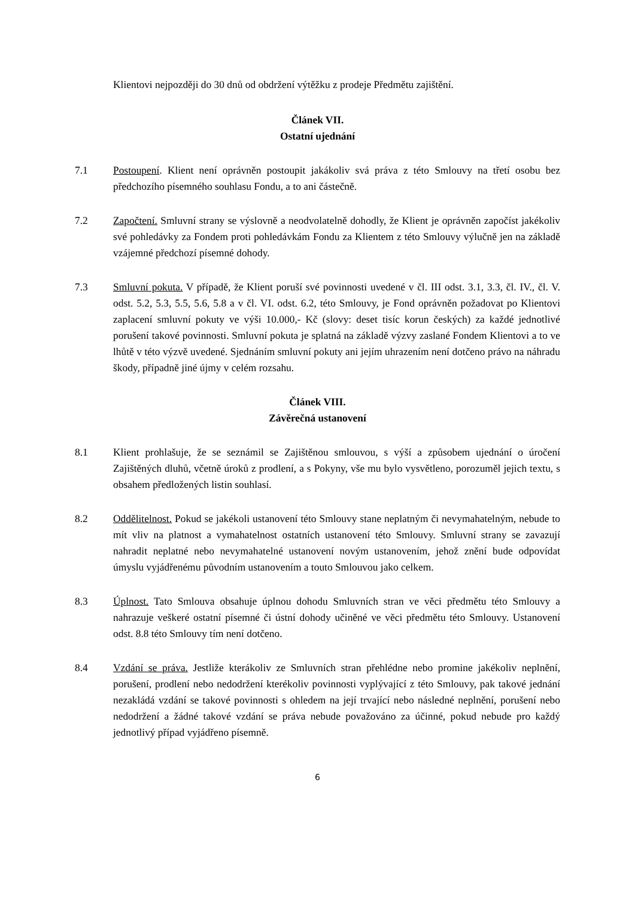Klientovi nejpozději do 30 dnů od obdržení výtěžku z prodeje Předmětu zajištění.
Článek VII.
Ostatní ujednání
7.1 Postoupení. Klient není oprávněn postoupit jakákoliv svá práva z této Smlouvy na třetí osobu bez předchozího písemného souhlasu Fondu, a to ani částečně.
7.2 Započtení. Smluvní strany se výslovně a neodvolatelně dohodly, že Klient je oprávněn započíst jakékoliv své pohledávky za Fondem proti pohledávkám Fondu za Klientem z této Smlouvy výlučně jen na základě vzájemné předchozí písemné dohody.
7.3 Smluvní pokuta. V případě, že Klient poruší své povinnosti uvedené v čl. III odst. 3.1, 3.3, čl. IV., čl. V. odst. 5.2, 5.3, 5.5, 5.6, 5.8 a v čl. VI. odst. 6.2, této Smlouvy, je Fond oprávněn požadovat po Klientovi zaplacení smluvní pokuty ve výši 10.000,- Kč (slovy: deset tisíc korun českých) za každé jednotlivé porušení takové povinnosti. Smluvní pokuta je splatná na základě výzvy zaslané Fondem Klientovi a to ve lhůtě v této výzvě uvedené. Sjednáním smluvní pokuty ani jejím uhrazením není dotčeno právo na náhradu škody, případně jiné újmy v celém rozsahu.
Článek VIII.
Závěrečná ustanovení
8.1 Klient prohlašuje, že se seznámil se Zajištěnou smlouvou, s výší a způsobem ujednání o úročení Zajištěných dluhů, včetně úroků z prodlení, a s Pokyny, vše mu bylo vysvětleno, porozuměl jejich textu, s obsahem předložených listin souhlasí.
8.2 Oddělitelnost. Pokud se jakékoli ustanovení této Smlouvy stane neplatným či nevymahatelným, nebude to mít vliv na platnost a vymahatelnost ostatních ustanovení této Smlouvy. Smluvní strany se zavazují nahradit neplatné nebo nevymahatelné ustanovení novým ustanovením, jehož znění bude odpovídat úmyslu vyjádřenému původním ustanovením a touto Smlouvou jako celkem.
8.3 Úplnost. Tato Smlouva obsahuje úplnou dohodu Smluvních stran ve věci předmětu této Smlouvy a nahrazuje veškeré ostatní písemné či ústní dohody učiněné ve věci předmětu této Smlouvy. Ustanovení odst. 8.8 této Smlouvy tím není dotčeno.
8.4 Vzdání se práva. Jestliže kterákoliv ze Smluvních stran přehlédne nebo promine jakékoliv neplnění, porušení, prodlení nebo nedodržení kterékoliv povinnosti vyplývající z této Smlouvy, pak takové jednání nezakládá vzdání se takové povinnosti s ohledem na její trvající nebo následné neplnění, porušení nebo nedodržení a žádné takové vzdání se práva nebude považováno za účinné, pokud nebude pro každý jednotlivý případ vyjádřeno písemně.
6